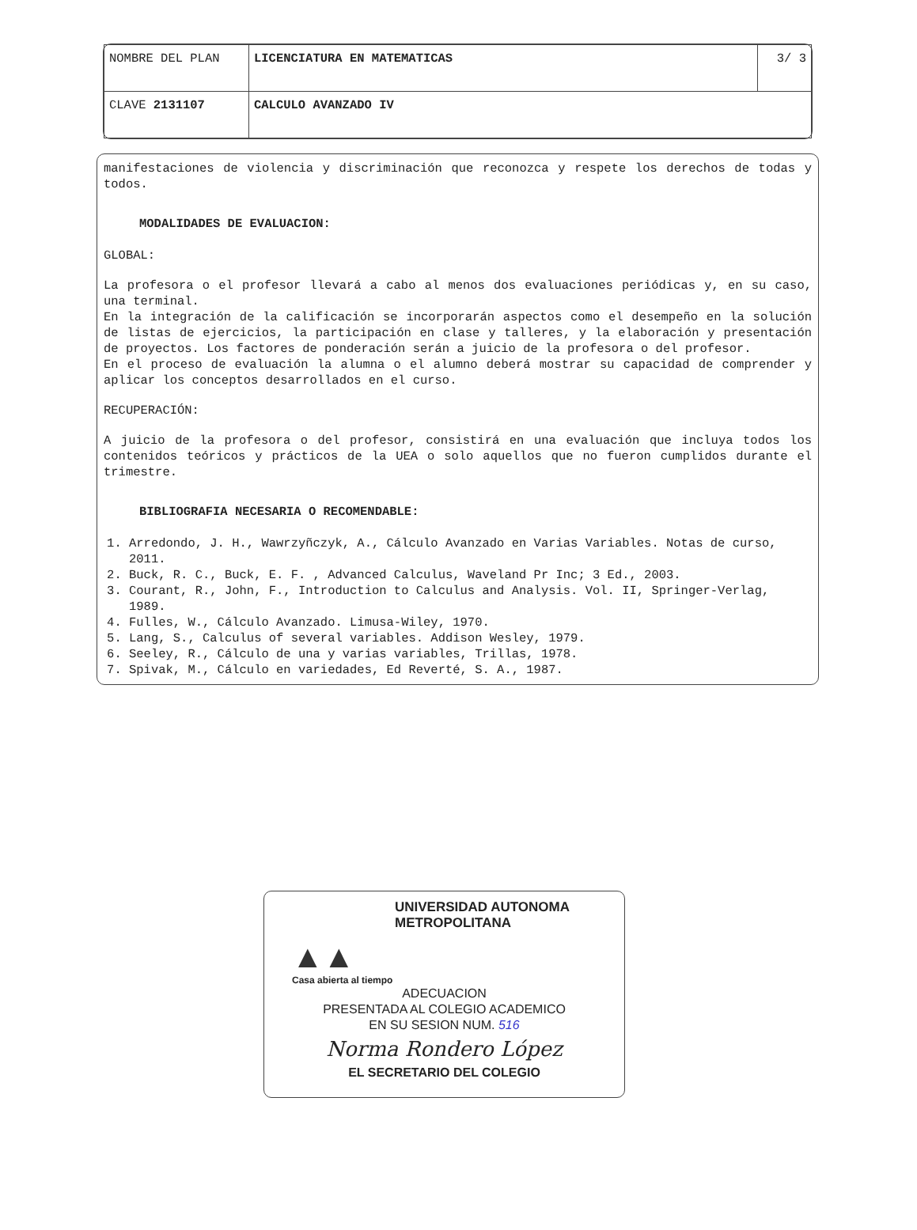| NOMBRE DEL PLAN | LICENCIATURA EN MATEMATICAS | 3/ 3 |
| CLAVE 2131107 | CALCULO AVANZADO IV | |
manifestaciones de violencia y discriminación que reconozca y respete los derechos de todas y todos.
MODALIDADES DE EVALUACION:
GLOBAL:
La profesora o el profesor llevará a cabo al menos dos evaluaciones periódicas y, en su caso, una terminal.
En la integración de la calificación se incorporarán aspectos como el desempeño en la solución de listas de ejercicios, la participación en clase y talleres, y la elaboración y presentación de proyectos. Los factores de ponderación serán a juicio de la profesora o del profesor.
En el proceso de evaluación la alumna o el alumno deberá mostrar su capacidad de comprender y aplicar los conceptos desarrollados en el curso.
RECUPERACIÓN:
A juicio de la profesora o del profesor, consistirá en una evaluación que incluya todos los contenidos teóricos y prácticos de la UEA o solo aquellos que no fueron cumplidos durante el trimestre.
BIBLIOGRAFIA NECESARIA O RECOMENDABLE:
1. Arredondo, J. H., Wawrzyñczyk, A., Cálculo Avanzado en Varias Variables. Notas de curso, 2011.
2. Buck, R. C., Buck, E. F. , Advanced Calculus, Waveland Pr Inc; 3 Ed., 2003.
3. Courant, R., John, F., Introduction to Calculus and Analysis. Vol. II, Springer-Verlag, 1989.
4. Fulles, W., Cálculo Avanzado. Limusa-Wiley, 1970.
5. Lang, S., Calculus of several variables. Addison Wesley, 1979.
6. Seeley, R., Cálculo de una y varias variables, Trillas, 1978.
7. Spivak, M., Cálculo en variedades, Ed Reverté, S. A., 1987.
UNIVERSIDAD AUTONOMA METROPOLITANA
▲▲
Casa abierta al tiempo
ADECUACION
PRESENTADA AL COLEGIO ACADEMICO
EN SU SESION NUM. 516
Norma Rondero López
EL SECRETARIO DEL COLEGIO